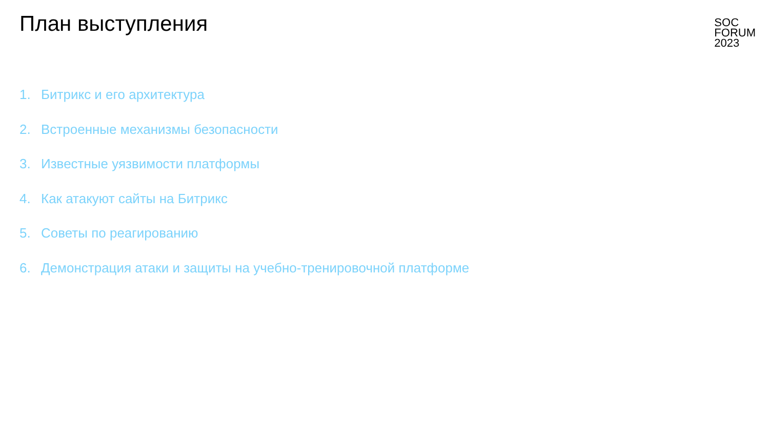План выступления
SOC
FORUM
2023
1. Битрикс и его архитектура
2. Встроенные механизмы безопасности
3. Известные уязвимости платформы
4. Как атакуют сайты на Битрикс
5. Советы по реагированию
6. Демонстрация атаки и защиты на учебно-тренировочной платформе